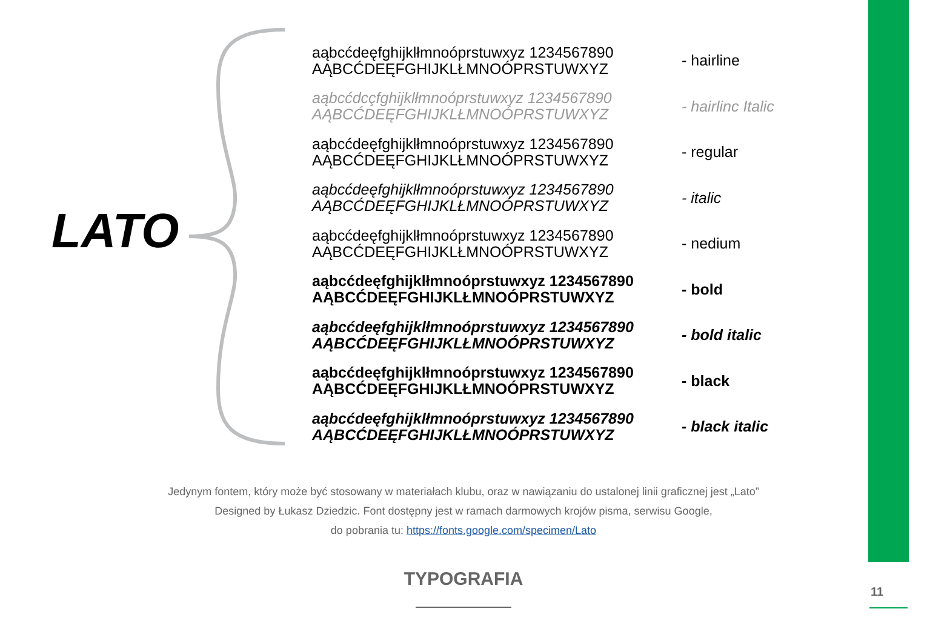LATO
aąbcćdeęfghijklłmnoóprstuwxyz 1234567890
AĄBCĆDEĘFGHIJKLŁMNOÓPRSTUWXYZ
- hairline
aąbcćdcçfghijklłmnoóprstuwxyz 1234567890
AĄBCĆDEĘFGHIJKLŁMNOÓPRSTUWXYZ
- hairlinc Italic
aąbcćdeęfghijklłmnoóprstuwxyz 1234567890
AĄBCĆDEĘFGHIJKLŁMNOÓPRSTUWXYZ
- regular
aąbcćdeęfghijklłmnoóprstuwxyz 1234567890
AĄBCĆDEĘFGHIJKLŁMNOÓPRSTUWXYZ
- italic
aąbcćdeęfghijklłmnoóprstuwxyz 1234567890
AĄBCĆDEĘFGHIJKLŁMNOÓPRSTUWXYZ
- nedium
aąbcćdeęfghijklłmnoóprstuwxyz 1234567890
AĄBCĆDEĘFGHIJKLŁMNOÓPRSTUWXYZ
- bold
aąbcćdeęfghijklłmnoóprstuwxyz 1234567890
AĄBCĆDEĘFGHIJKLŁMNOÓPRSTUWXYZ
- bold italic
aąbcćdeęfghijklłmnoóprstuwxyz 1234567890
AĄBCĆDEĘFGHIJKLŁMNOÓPRSTUWXYZ
- black
aąbcćdeęfghijklłmnoóprstuwxyz 1234567890
AĄBCĆDEĘFGHIJKLŁMNOÓPRSTUWXYZ
- black italic
Jedynym fontem, który może być stosowany w materiałach klubu, oraz w nawiązaniu do ustalonej linii graficznej jest „Lato”
Designed by Łukasz Dziedzic. Font dostępny jest w ramach darmowych krojów pisma, serwisu Google,
do pobrania tu: https://fonts.google.com/specimen/Lato
TYPOGRAFIA
11